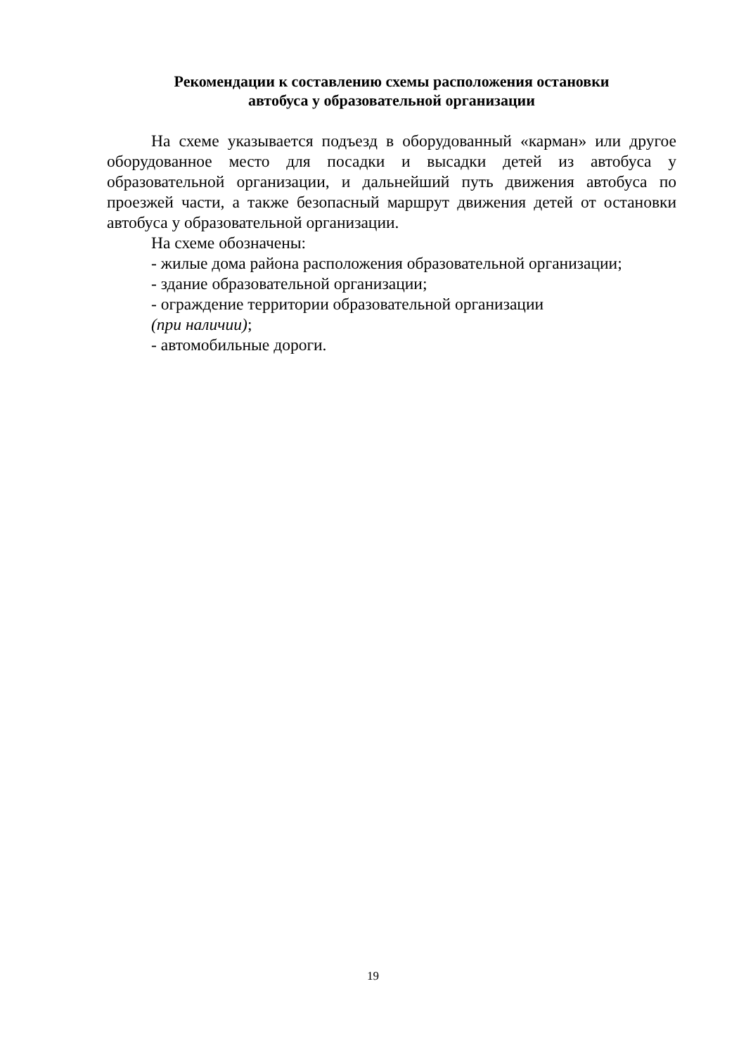Рекомендации к составлению схемы расположения остановки
автобуса у образовательной организации
На схеме указывается подъезд в оборудованный «карман» или другое оборудованное место для посадки и высадки детей из автобуса у образовательной организации, и дальнейший путь движения автобуса по проезжей части, а также безопасный маршрут движения детей от остановки автобуса у образовательной организации.
На схеме обозначены:
- жилые дома района расположения образовательной организации;
- здание образовательной организации;
- ограждение территории образовательной организации
(при наличии);
- автомобильные дороги.
19